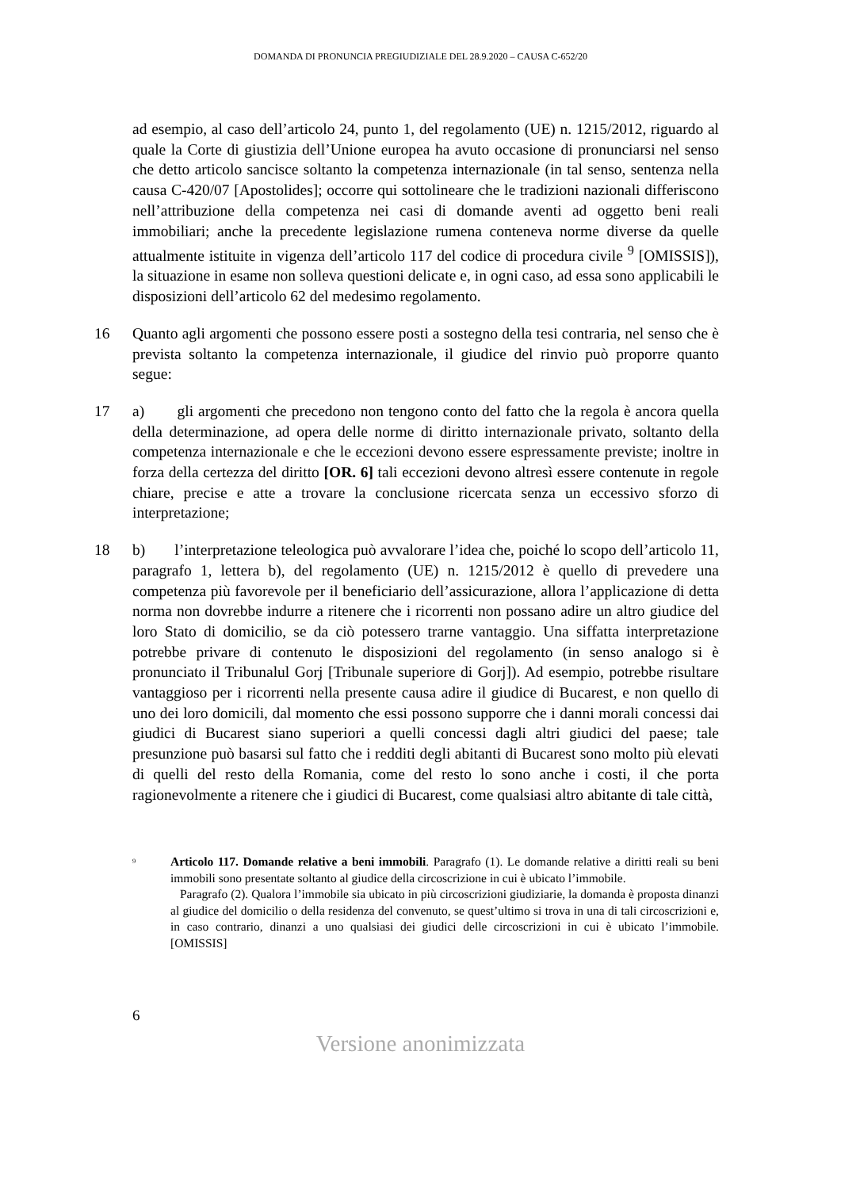DOMANDA DI PRONUNCIA PREGIUDIZIALE DEL 28.9.2020 – CAUSA C-652/20
ad esempio, al caso dell’articolo 24, punto 1, del regolamento (UE) n. 1215/2012, riguardo al quale la Corte di giustizia dell’Unione europea ha avuto occasione di pronunciarsi nel senso che detto articolo sancisce soltanto la competenza internazionale (in tal senso, sentenza nella causa C-420/07 [Apostolides]; occorre qui sottolineare che le tradizioni nazionali differiscono nell’attribuzione della competenza nei casi di domande aventi ad oggetto beni reali immobiliari; anche la precedente legislazione rumena conteneva norme diverse da quelle attualmente istituite in vigenza dell’articolo 117 del codice di procedura civile <sup>9</sup> [OMISSIS]), la situazione in esame non solleva questioni delicate e, in ogni caso, ad essa sono applicabili le disposizioni dell’articolo 62 del medesimo regolamento.
16 Quanto agli argomenti che possono essere posti a sostegno della tesi contraria, nel senso che è prevista soltanto la competenza internazionale, il giudice del rinvio può proporre quanto segue:
17 a) gli argomenti che precedono non tengono conto del fatto che la regola è ancora quella della determinazione, ad opera delle norme di diritto internazionale privato, soltanto della competenza internazionale e che le eccezioni devono essere espressamente previste; inoltre in forza della certezza del diritto [OR. 6] tali eccezioni devono altresì essere contenute in regole chiare, precise e atte a trovare la conclusione ricercata senza un eccessivo sforzo di interpretazione;
18 b) l’interpretazione teleologica può avvalorare l’idea che, poiché lo scopo dell’articolo 11, paragrafo 1, lettera b), del regolamento (UE) n. 1215/2012 è quello di prevedere una competenza più favorevole per il beneficiario dell’assicurazione, allora l’applicazione di detta norma non dovrebbe indurre a ritenere che i ricorrenti non possano adire un altro giudice del loro Stato di domicilio, se da ciò potessero trarne vantaggio. Una siffatta interpretazione potrebbe privare di contenuto le disposizioni del regolamento (in senso analogo si è pronunciato il Tribunalul Gorj [Tribunale superiore di Gorj]). Ad esempio, potrebbe risultare vantaggioso per i ricorrenti nella presente causa adire il giudice di Bucarest, e non quello di uno dei loro domicili, dal momento che essi possono supporre che i danni morali concessi dai giudici di Bucarest siano superiori a quelli concessi dagli altri giudici del paese; tale presunzione può basarsi sul fatto che i redditi degli abitanti di Bucarest sono molto più elevati di quelli del resto della Romania, come del resto lo sono anche i costi, il che porta ragionevolmente a ritenere che i giudici di Bucarest, come qualsiasi altro abitante di tale città,
<sup>9</sup>
Articolo 117. Domande relative a beni immobili. Paragrafo (1). Le domande relative a diritti reali su beni immobili sono presentate soltanto al giudice della circoscrizione in cui è ubicato l’immobile.
Paragrafo (2). Qualora l’immobile sia ubicato in più circoscrizioni giudiziarie, la domanda è proposta dinanzi al giudice del domicilio o della residenza del convenuto, se quest’ultimo si trova in una di tali circoscrizioni e, in caso contrario, dinanzi a uno qualsiasi dei giudici delle circoscrizioni in cui è ubicato l’immobile. [OMISSIS]
6
Versione anonimizzata